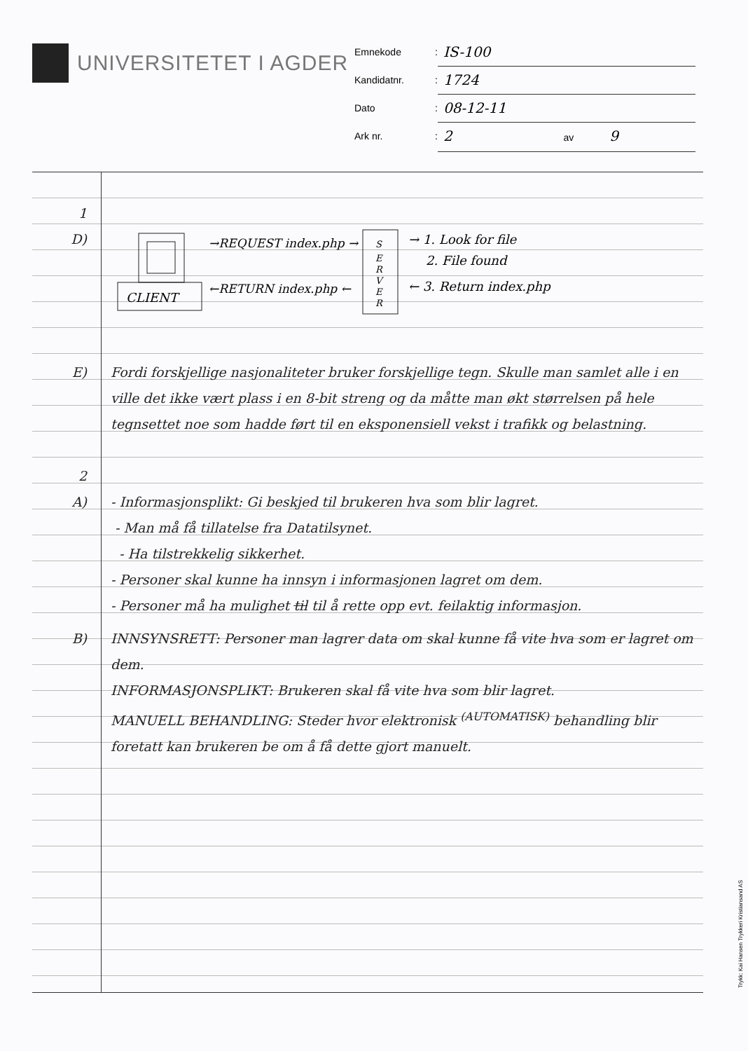UNIVERSITETET I AGDER
Emnekode: IS-100
Kandidatnr.: 1724
Dato: 08-12-11
Ark nr.: 2 av 9
1
D)
CLIENT
→REQUEST index.php →
←RETURN index.php ←
S
E
R
V
E
R
→ 1. Look for file
2. File found
← 3. Return index.php
E) Fordi forskjellige nasjonaliteter bruker forskjellige tegn. Skulle man samlet alle i en ville det ikke vært plass i en 8-bit streng og da måtte man økt størrelsen på hele tegnsettet noe som hadde ført til en eksponensiell vekst i trafikk og belastning.
2
A) - Informasjonsplikt: Gi beskjed til brukeren hva som blir lagret.
- Man må få tillatelse fra Datatilsynet.
- Ha tilstrekkelig sikkerhet.
- Personer skal kunne ha innsyn i informasjonen lagret om dem.
- Personer må ha mulighet til til å rette opp evt. feilaktig informasjon.
B) INNSYNSRETT: Personer man lagrer data om skal kunne få vite hva som er lagret om dem.
INFORMASJONSPLIKT: Brukeren skal få vite hva som blir lagret.
MANUELL BEHANDLING: Steder hvor elektronisk <sup>(AUTOMATISK)</sup> behandling blir foretatt kan brukeren be om å få dette gjort manuelt.
Trykk: Kai Hansen Trykkeri Kristiansand AS